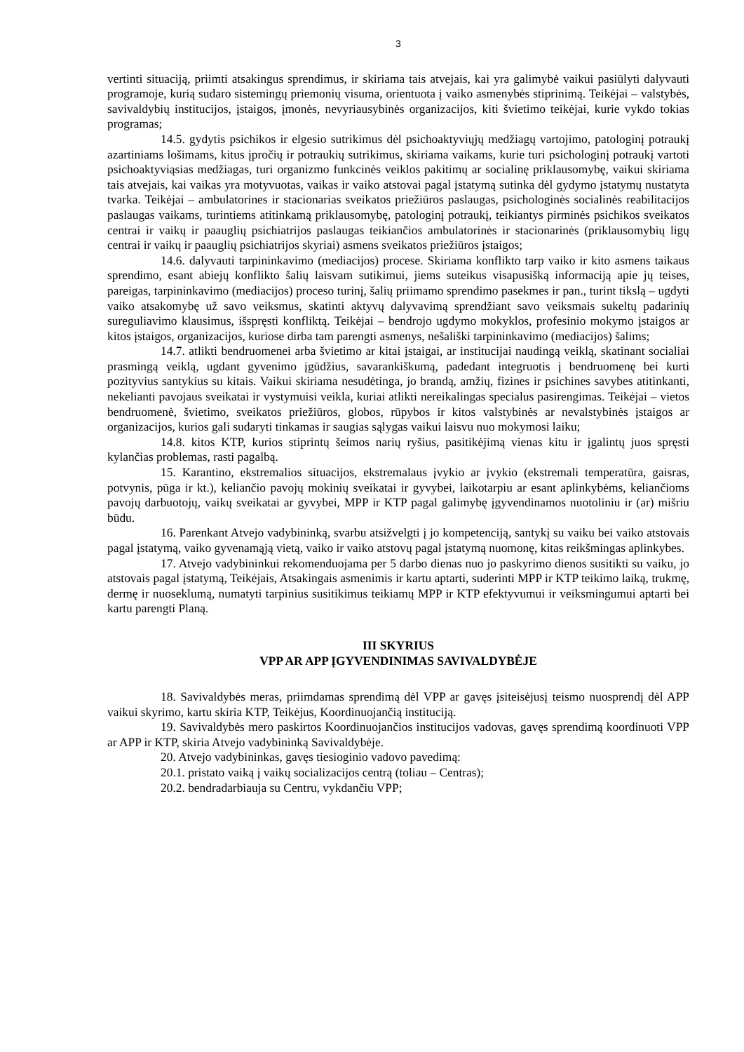3
vertinti situaciją, priimti atsakingus sprendimus, ir skiriama tais atvejais, kai yra galimybė vaikui pasiūlyti dalyvauti programoje, kurią sudaro sistemingų priemonių visuma, orientuota į vaiko asmenybės stiprinimą. Teikėjai – valstybės, savivaldybių institucijos, įstaigos, įmonės, nevyriausybinės organizacijos, kiti švietimo teikėjai, kurie vykdo tokias programas;
14.5. gydytis psichikos ir elgesio sutrikimus dėl psichoaktyviųjų medžiagų vartojimo, patologinį potraukį azartiniams lošimams, kitus įpročių ir potraukių sutrikimus, skiriama vaikams, kurie turi psichologinį potraukį vartoti psichoaktyviąsias medžiagas, turi organizmo funkcinės veiklos pakitimų ar socialinę priklausomybę, vaikui skiriama tais atvejais, kai vaikas yra motyvuotas, vaikas ir vaiko atstovai pagal įstatymą sutinka dėl gydymo įstatymų nustatyta tvarka. Teikėjai – ambulatorines ir stacionarias sveikatos priežiūros paslaugas, psichologinės socialinės reabilitacijos paslaugas vaikams, turintiems atitinkamą priklausomybę, patologinį potraukį, teikiantys pirminės psichikos sveikatos centrai ir vaikų ir paauglių psichiatrijos paslaugas teikiančios ambulatorinės ir stacionarinės (priklausomybių ligų centrai ir vaikų ir paauglių psichiatrijos skyriai) asmens sveikatos priežiūros įstaigos;
14.6. dalyvauti tarpininkavimo (mediacijos) procese. Skiriama konflikto tarp vaiko ir kito asmens taikaus sprendimo, esant abiejų konflikto šalių laisvam sutikimui, jiems suteikus visapusišką informaciją apie jų teises, pareigas, tarpininkavimo (mediacijos) proceso turinį, šalių priimamo sprendimo pasekmes ir pan., turint tikslą – ugdyti vaiko atsakomybę už savo veiksmus, skatinti aktyvų dalyvavimą sprendžiant savo veiksmais sukeltų padarinių sureguliavimo klausimus, išspręsti konfliktą. Teikėjai – bendrojo ugdymo mokyklos, profesinio mokymo įstaigos ar kitos įstaigos, organizacijos, kuriose dirba tam parengti asmenys, nešališki tarpininkavimo (mediacijos) šalims;
14.7. atlikti bendruomenei arba švietimo ar kitai įstaigai, ar institucijai naudingą veiklą, skatinant socialiai prasmingą veiklą, ugdant gyvenimo įgūdžius, savarankiškumą, padedant integruotis į bendruomenę bei kurti pozityvius santykius su kitais. Vaikui skiriama nesudėtinga, jo brandą, amžių, fizines ir psichines savybes atitinkanti, nekelianti pavojaus sveikatai ir vystymuisi veikla, kuriai atlikti nereikalingas specialus pasirengimas. Teikėjai – vietos bendruomenė, švietimo, sveikatos priežiūros, globos, rūpybos ir kitos valstybinės ar nevalstybinės įstaigos ar organizacijos, kurios gali sudaryti tinkamas ir saugias sąlygas vaikui laisvu nuo mokymosi laiku;
14.8. kitos KTP, kurios stiprintų šeimos narių ryšius, pasitikėjimą vienas kitu ir įgalintų juos spręsti kylančias problemas, rasti pagalbą.
15. Karantino, ekstremalios situacijos, ekstremalaus įvykio ar įvykio (ekstremali temperatūra, gaisras, potvynis, pūga ir kt.), keliančio pavojų mokinių sveikatai ir gyvybei, laikotarpiu ar esant aplinkybėms, keliančioms pavojų darbuotojų, vaikų sveikatai ar gyvybei, MPP ir KTP pagal galimybę įgyvendinamos nuotoliniu ir (ar) mišriu būdu.
16. Parenkant Atvejo vadybininką, svarbu atsižvelgti į jo kompetenciją, santykį su vaiku bei vaiko atstovais pagal įstatymą, vaiko gyvenamąją vietą, vaiko ir vaiko atstovų pagal įstatymą nuomonę, kitas reikšmingas aplinkybes.
17. Atvejo vadybininkui rekomenduojama per 5 darbo dienas nuo jo paskyrimo dienos susitikti su vaiku, jo atstovais pagal įstatymą, Teikėjais, Atsakingais asmenimis ir kartu aptarti, suderinti MPP ir KTP teikimo laiką, trukmę, dermę ir nuoseklumą, numatyti tarpinius susitikimus teikiamų MPP ir KTP efektyvumui ir veiksmingumui aptarti bei kartu parengti Planą.
III SKYRIUS
VPP AR APP ĮGYVENDINIMAS SAVIVALDYBĖJE
18. Savivaldybės meras, priimdamas sprendimą dėl VPP ar gavęs įsiteisėjusį teismo nuosprendį dėl APP vaikui skyrimo, kartu skiria KTP, Teikėjus, Koordinuojančią instituciją.
19. Savivaldybės mero paskirtos Koordinuojančios institucijos vadovas, gavęs sprendimą koordinuoti VPP ar APP ir KTP, skiria Atvejo vadybininką Savivaldybėje.
20. Atvejo vadybininkas, gavęs tiesioginio vadovo pavedimą:
20.1. pristato vaiką į vaikų socializacijos centrą (toliau – Centras);
20.2. bendradarbiauja su Centru, vykdančiu VPP;